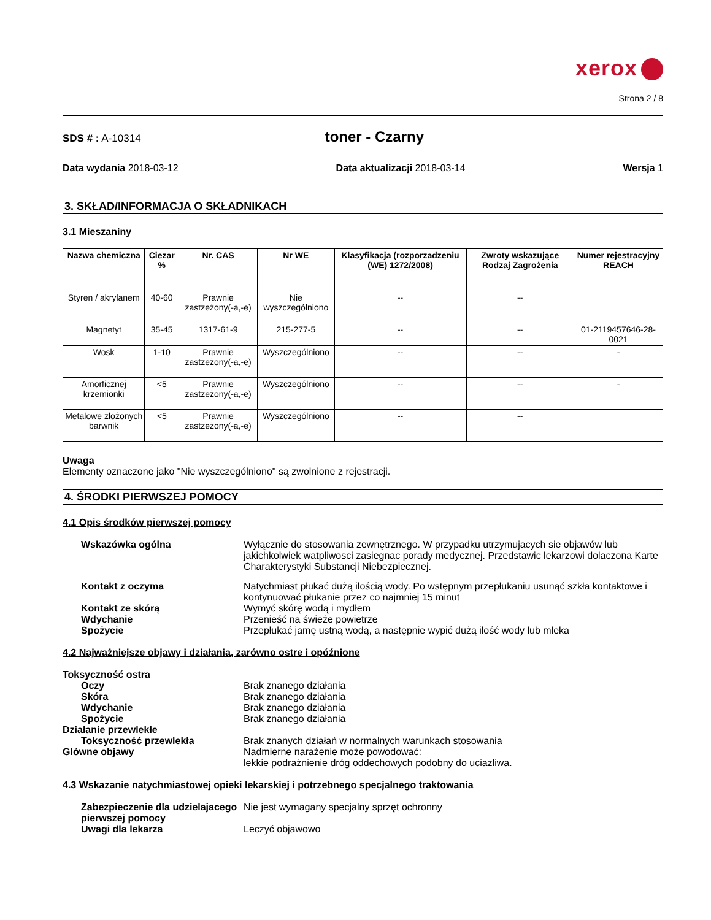xerox
Strona 2 / 8
SDS # : A-10314
toner - Czarny
Data wydania 2018-03-12 Data aktualizacji 2018-03-14 Wersja 1
3. SKŁAD/INFORMACJA O SKŁADNIKACH
3.1 Mieszaniny
| Nazwa chemiczna | Ciezar % | Nr. CAS | Nr WE | Klasyfikacja (rozporzadzeniu (WE) 1272/2008) | Zwroty wskazujące Rodzaj Zagrożenia | Numer rejestracyjny REACH |
| --- | --- | --- | --- | --- | --- | --- |
| Styren / akrylanem | 40-60 | Prawnie zastzeżony(-a,-e) | Nie wyszczególniono | -- | -- | |
| Magnetyt | 35-45 | 1317-61-9 | 215-277-5 | -- | -- | 01-2119457646-28-0021 |
| Wosk | 1-10 | Prawnie zastzeżony(-a,-e) | Wyszczególniono | -- | -- | - |
| Amorficznej krzemionki | <5 | Prawnie zastzeżony(-a,-e) | Wyszczególniono | -- | -- | - |
| Metalowe złożonych barwnik | <5 | Prawnie zastzeżony(-a,-e) | Wyszczególniono | -- | -- | |
Uwaga
Elementy oznaczone jako "Nie wyszczególniono" są zwolnione z rejestracji.
4. ŚRODKI PIERWSZEJ POMOCY
4.1 Opis środków pierwszej pomocy
Wskazówka ogólna
Wyłącznie do stosowania zewnętrznego. W przypadku utrzymujacych sie objawów lub jakichkolwiek watpliwosci zasiegnac porady medycznej. Przedstawic lekarzowi dolaczona Karte Charakterystyki Substancji Niebezpiecznej.
Kontakt z oczyma
Natychmiast płukać dużą ilością wody. Po wstępnym przepłukaniu usunąć szkła kontaktowe i kontynuować płukanie przez co najmniej 15 minut
Kontakt ze skórą
Wymyć skórę wodą i mydłem
Wdychanie
Przenieść na świeże powietrze
Spożycie
Przepłukać jamę ustną wodą, a następnie wypić dużą ilość wody lub mleka
4.2 Najważniejsze objawy i działania, zarówno ostre i opóźnione
Toksyczność ostra
Oczy
Brak znanego działania
Skóra
Brak znanego działania
Wdychanie
Brak znanego działania
Spożycie
Brak znanego działania
Działanie przewlekłe
Toksyczność przewlekła
Brak znanych działań w normalnych warunkach stosowania
Glówne objawy
Nadmierne narażenie może powodować:
lekkie podrażnienie dróg oddechowych podobny do uciazliwa.
4.3 Wskazanie natychmiastowej opieki lekarskiej i potrzebnego specjalnego traktowania
Zabezpieczenie dla udzielajacego pierwszej pomocy
Nie jest wymagany specjalny sprzęt ochronny
Uwagi dla lekarza
Leczyć objawowo